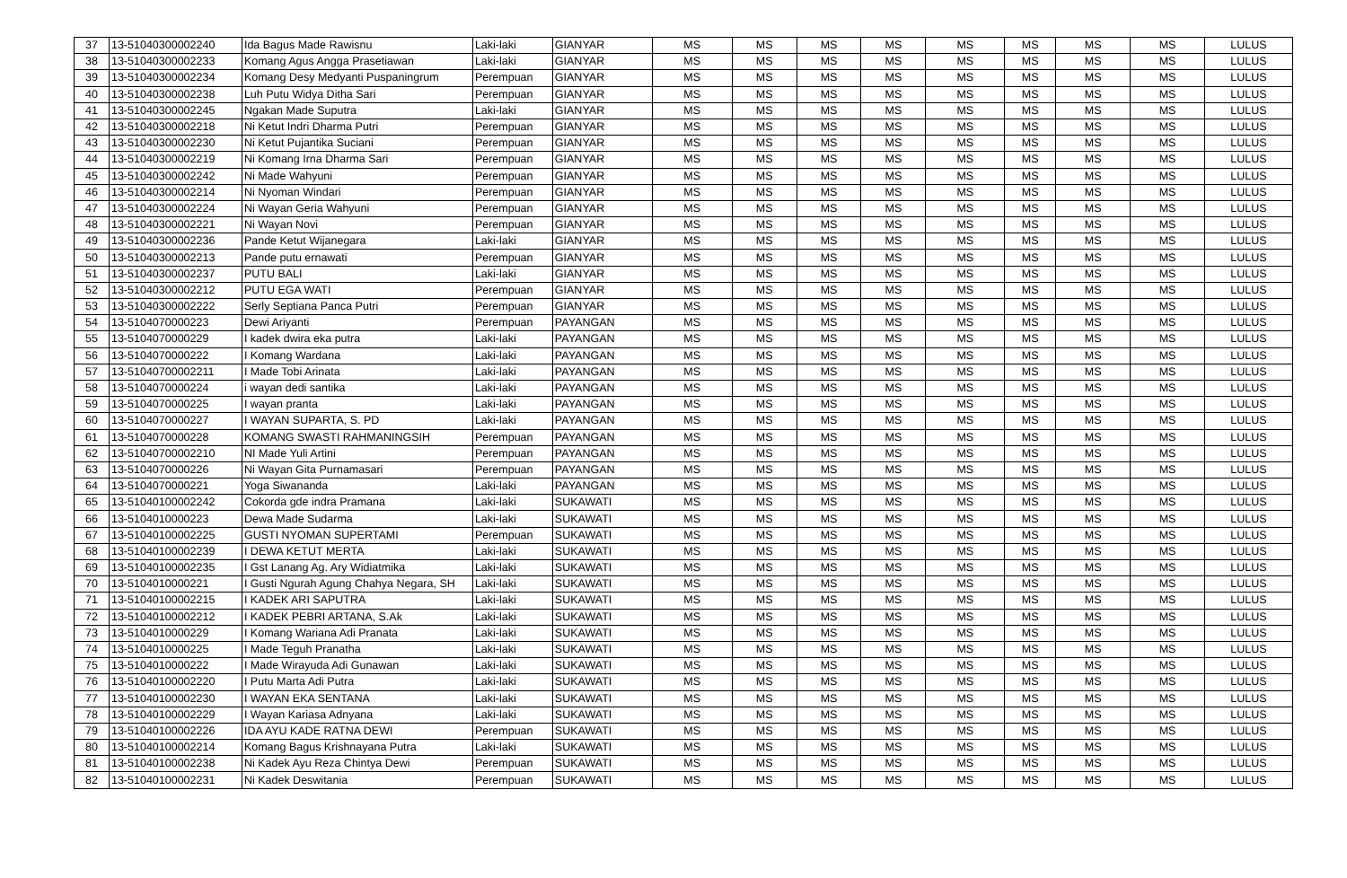| 37 | 13-51040300002240 | Ida Bagus Made Rawisnu | Laki-laki | GIANYAR | MS | MS | MS | MS | MS | MS | MS | MS | LULUS |
| 38 | 13-51040300002233 | Komang Agus Angga Prasetiawan | Laki-laki | GIANYAR | MS | MS | MS | MS | MS | MS | MS | MS | LULUS |
| 39 | 13-51040300002234 | Komang Desy Medyanti Puspaningrum | Perempuan | GIANYAR | MS | MS | MS | MS | MS | MS | MS | MS | LULUS |
| 40 | 13-51040300002238 | Luh Putu Widya Ditha Sari | Perempuan | GIANYAR | MS | MS | MS | MS | MS | MS | MS | MS | LULUS |
| 41 | 13-51040300002245 | Ngakan Made Suputra | Laki-laki | GIANYAR | MS | MS | MS | MS | MS | MS | MS | MS | LULUS |
| 42 | 13-51040300002218 | Ni Ketut Indri Dharma Putri | Perempuan | GIANYAR | MS | MS | MS | MS | MS | MS | MS | MS | LULUS |
| 43 | 13-51040300002230 | Ni Ketut Pujantika Suciani | Perempuan | GIANYAR | MS | MS | MS | MS | MS | MS | MS | MS | LULUS |
| 44 | 13-51040300002219 | Ni Komang Irna Dharma Sari | Perempuan | GIANYAR | MS | MS | MS | MS | MS | MS | MS | MS | LULUS |
| 45 | 13-51040300002242 | Ni Made Wahyuni | Perempuan | GIANYAR | MS | MS | MS | MS | MS | MS | MS | MS | LULUS |
| 46 | 13-51040300002214 | Ni Nyoman Windari | Perempuan | GIANYAR | MS | MS | MS | MS | MS | MS | MS | MS | LULUS |
| 47 | 13-51040300002224 | Ni Wayan Geria Wahyuni | Perempuan | GIANYAR | MS | MS | MS | MS | MS | MS | MS | MS | LULUS |
| 48 | 13-51040300002221 | Ni Wayan Novi | Perempuan | GIANYAR | MS | MS | MS | MS | MS | MS | MS | MS | LULUS |
| 49 | 13-51040300002236 | Pande Ketut Wijanegara | Laki-laki | GIANYAR | MS | MS | MS | MS | MS | MS | MS | MS | LULUS |
| 50 | 13-51040300002213 | Pande putu ernawati | Perempuan | GIANYAR | MS | MS | MS | MS | MS | MS | MS | MS | LULUS |
| 51 | 13-51040300002237 | PUTU BALI | Laki-laki | GIANYAR | MS | MS | MS | MS | MS | MS | MS | MS | LULUS |
| 52 | 13-51040300002212 | PUTU EGA WATI | Perempuan | GIANYAR | MS | MS | MS | MS | MS | MS | MS | MS | LULUS |
| 53 | 13-51040300002222 | Serly Septiana Panca Putri | Perempuan | GIANYAR | MS | MS | MS | MS | MS | MS | MS | MS | LULUS |
| 54 | 13-5104070000223 | Dewi Ariyanti | Perempuan | PAYANGAN | MS | MS | MS | MS | MS | MS | MS | MS | LULUS |
| 55 | 13-5104070000229 | I kadek dwira eka putra | Laki-laki | PAYANGAN | MS | MS | MS | MS | MS | MS | MS | MS | LULUS |
| 56 | 13-5104070000222 | I Komang Wardana | Laki-laki | PAYANGAN | MS | MS | MS | MS | MS | MS | MS | MS | LULUS |
| 57 | 13-51040700002211 | I Made Tobi Arinata | Laki-laki | PAYANGAN | MS | MS | MS | MS | MS | MS | MS | MS | LULUS |
| 58 | 13-5104070000224 | i wayan dedi santika | Laki-laki | PAYANGAN | MS | MS | MS | MS | MS | MS | MS | MS | LULUS |
| 59 | 13-5104070000225 | I wayan pranta | Laki-laki | PAYANGAN | MS | MS | MS | MS | MS | MS | MS | MS | LULUS |
| 60 | 13-5104070000227 | I WAYAN SUPARTA, S. PD | Laki-laki | PAYANGAN | MS | MS | MS | MS | MS | MS | MS | MS | LULUS |
| 61 | 13-5104070000228 | KOMANG SWASTI RAHMANINGSIH | Perempuan | PAYANGAN | MS | MS | MS | MS | MS | MS | MS | MS | LULUS |
| 62 | 13-51040700002210 | NI Made Yuli Artini | Perempuan | PAYANGAN | MS | MS | MS | MS | MS | MS | MS | MS | LULUS |
| 63 | 13-5104070000226 | Ni Wayan Gita Purnamasari | Perempuan | PAYANGAN | MS | MS | MS | MS | MS | MS | MS | MS | LULUS |
| 64 | 13-5104070000221 | Yoga Siwananda | Laki-laki | PAYANGAN | MS | MS | MS | MS | MS | MS | MS | MS | LULUS |
| 65 | 13-51040100002242 | Cokorda gde indra Pramana | Laki-laki | SUKAWATI | MS | MS | MS | MS | MS | MS | MS | MS | LULUS |
| 66 | 13-5104010000223 | Dewa Made Sudarma | Laki-laki | SUKAWATI | MS | MS | MS | MS | MS | MS | MS | MS | LULUS |
| 67 | 13-51040100002225 | GUSTI NYOMAN SUPERTAMI | Perempuan | SUKAWATI | MS | MS | MS | MS | MS | MS | MS | MS | LULUS |
| 68 | 13-51040100002239 | I DEWA KETUT MERTA | Laki-laki | SUKAWATI | MS | MS | MS | MS | MS | MS | MS | MS | LULUS |
| 69 | 13-51040100002235 | I Gst Lanang Ag. Ary Widiatmika | Laki-laki | SUKAWATI | MS | MS | MS | MS | MS | MS | MS | MS | LULUS |
| 70 | 13-5104010000221 | I Gusti Ngurah Agung Chahya Negara, SH | Laki-laki | SUKAWATI | MS | MS | MS | MS | MS | MS | MS | MS | LULUS |
| 71 | 13-51040100002215 | I KADEK ARI SAPUTRA | Laki-laki | SUKAWATI | MS | MS | MS | MS | MS | MS | MS | MS | LULUS |
| 72 | 13-51040100002212 | I KADEK PEBRI ARTANA, S.Ak | Laki-laki | SUKAWATI | MS | MS | MS | MS | MS | MS | MS | MS | LULUS |
| 73 | 13-5104010000229 | I Komang Wariana Adi Pranata | Laki-laki | SUKAWATI | MS | MS | MS | MS | MS | MS | MS | MS | LULUS |
| 74 | 13-5104010000225 | I Made Teguh Pranatha | Laki-laki | SUKAWATI | MS | MS | MS | MS | MS | MS | MS | MS | LULUS |
| 75 | 13-5104010000222 | I Made Wirayuda Adi Gunawan | Laki-laki | SUKAWATI | MS | MS | MS | MS | MS | MS | MS | MS | LULUS |
| 76 | 13-51040100002220 | I Putu Marta Adi Putra | Laki-laki | SUKAWATI | MS | MS | MS | MS | MS | MS | MS | MS | LULUS |
| 77 | 13-51040100002230 | I WAYAN EKA SENTANA | Laki-laki | SUKAWATI | MS | MS | MS | MS | MS | MS | MS | MS | LULUS |
| 78 | 13-51040100002229 | I Wayan Kariasa Adnyana | Laki-laki | SUKAWATI | MS | MS | MS | MS | MS | MS | MS | MS | LULUS |
| 79 | 13-51040100002226 | IDA AYU KADE RATNA DEWI | Perempuan | SUKAWATI | MS | MS | MS | MS | MS | MS | MS | MS | LULUS |
| 80 | 13-51040100002214 | Komang Bagus Krishnayana Putra | Laki-laki | SUKAWATI | MS | MS | MS | MS | MS | MS | MS | MS | LULUS |
| 81 | 13-51040100002238 | Ni Kadek Ayu Reza Chintya Dewi | Perempuan | SUKAWATI | MS | MS | MS | MS | MS | MS | MS | MS | LULUS |
| 82 | 13-51040100002231 | Ni Kadek Deswitania | Perempuan | SUKAWATI | MS | MS | MS | MS | MS | MS | MS | MS | LULUS |